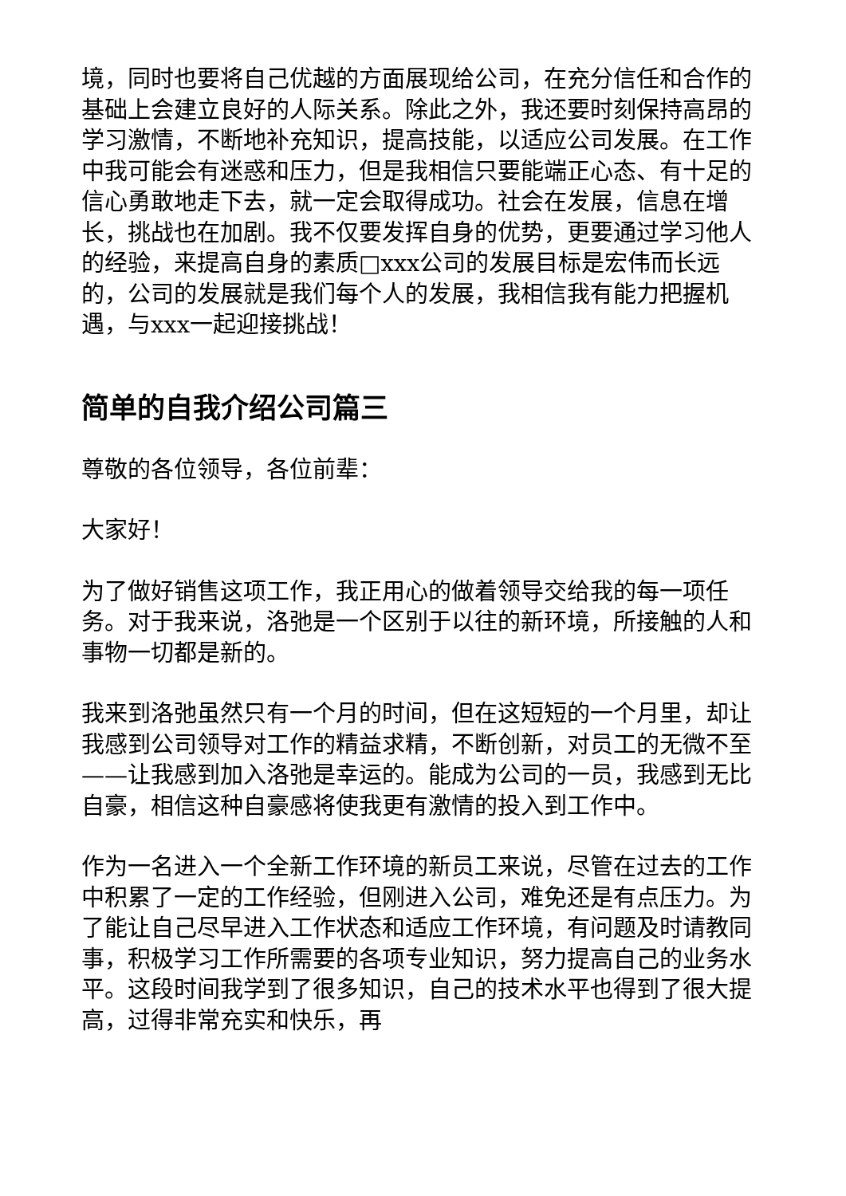境，同时也要将自己优越的方面展现给公司，在充分信任和合作的基础上会建立良好的人际关系。除此之外，我还要时刻保持高昂的学习激情，不断地补充知识，提高技能，以适应公司发展。在工作中我可能会有迷惑和压力，但是我相信只要能端正心态、有十足的信心勇敢地走下去，就一定会取得成功。社会在发展，信息在增长，挑战也在加剧。我不仅要发挥自身的优势，更要通过学习他人的经验，来提高自身的素质□xxx公司的发展目标是宏伟而长远的，公司的发展就是我们每个人的发展，我相信我有能力把握机遇，与xxx一起迎接挑战！
简单的自我介绍公司篇三
尊敬的各位领导，各位前辈：
大家好！
为了做好销售这项工作，我正用心的做着领导交给我的每一项任务。对于我来说，洛弛是一个区别于以往的新环境，所接触的人和事物一切都是新的。
我来到洛弛虽然只有一个月的时间，但在这短短的一个月里，却让我感到公司领导对工作的精益求精，不断创新，对员工的无微不至——让我感到加入洛弛是幸运的。能成为公司的一员，我感到无比自豪，相信这种自豪感将使我更有激情的投入到工作中。
作为一名进入一个全新工作环境的新员工来说，尽管在过去的工作中积累了一定的工作经验，但刚进入公司，难免还是有点压力。为了能让自己尽早进入工作状态和适应工作环境，有问题及时请教同事，积极学习工作所需要的各项专业知识，努力提高自己的业务水平。这段时间我学到了很多知识，自己的技术水平也得到了很大提高，过得非常充实和快乐，再